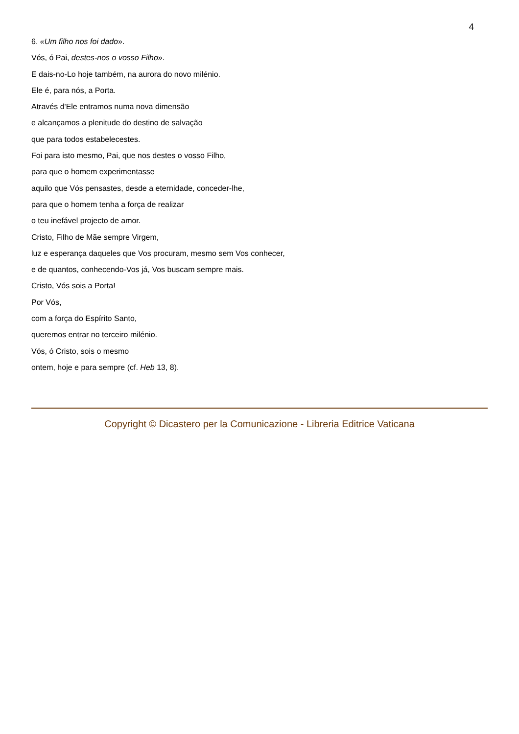4
6. «Um filho nos foi dado».
Vós, ó Pai, destes-nos o vosso Filho».
E dais-no-Lo hoje também, na aurora do novo milénio.
Ele é, para nós, a Porta.
Através d'Ele entramos numa nova dimensão
e alcançamos a plenitude do destino de salvação
que para todos estabelecestes.
Foi para isto mesmo, Pai, que nos destes o vosso Filho,
para que o homem experimentasse
aquilo que Vós pensastes, desde a eternidade, conceder-lhe,
para que o homem tenha a força de realizar
o teu inefável projecto de amor.
Cristo, Filho de Mãe sempre Virgem,
luz e esperança daqueles que Vos procuram, mesmo sem Vos conhecer,
e de quantos, conhecendo-Vos já, Vos buscam sempre mais.
Cristo, Vós sois a Porta!
Por Vós,
com a força do Espírito Santo,
queremos entrar no terceiro milénio.
Vós, ó Cristo, sois o mesmo
ontem, hoje e para sempre (cf. Heb 13, 8).
Copyright © Dicastero per la Comunicazione - Libreria Editrice Vaticana